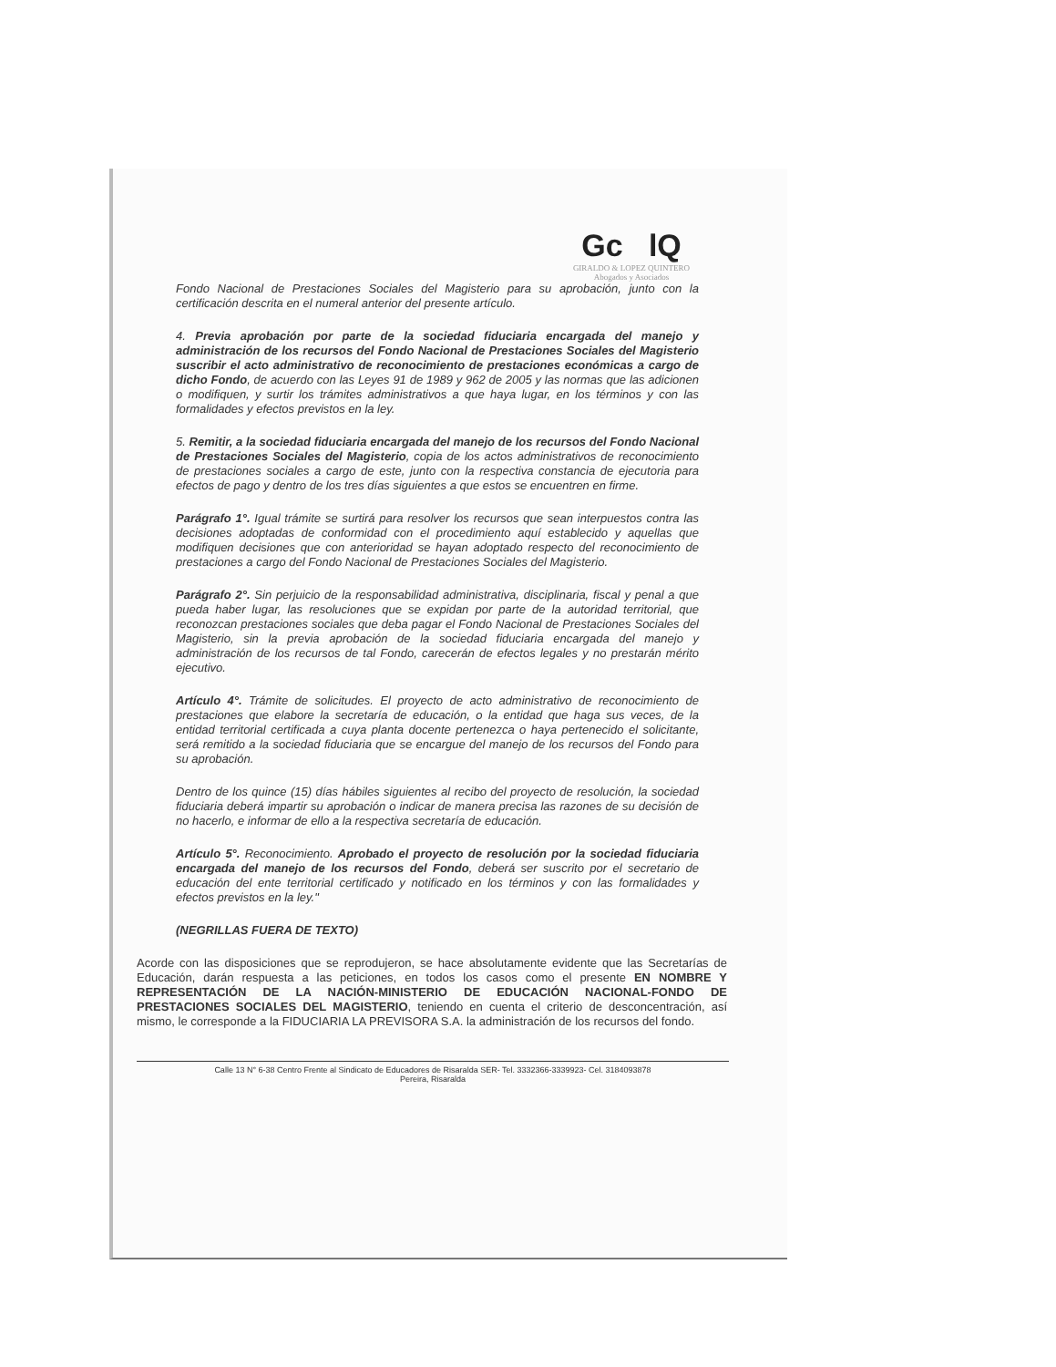Gc lQ
GIRALDO & LOPEZ QUINTERO
Abogados y Asociados
Fondo Nacional de Prestaciones Sociales del Magisterio para su aprobación, junto con la certificación descrita en el numeral anterior del presente artículo.
4. Previa aprobación por parte de la sociedad fiduciaria encargada del manejo y administración de los recursos del Fondo Nacional de Prestaciones Sociales del Magisterio suscribir el acto administrativo de reconocimiento de prestaciones económicas a cargo de dicho Fondo, de acuerdo con las Leyes 91 de 1989 y 962 de 2005 y las normas que las adicionen o modifiquen, y surtir los trámites administrativos a que haya lugar, en los términos y con las formalidades y efectos previstos en la ley.
5. Remitir, a la sociedad fiduciaria encargada del manejo de los recursos del Fondo Nacional de Prestaciones Sociales del Magisterio, copia de los actos administrativos de reconocimiento de prestaciones sociales a cargo de este, junto con la respectiva constancia de ejecutoria para efectos de pago y dentro de los tres días siguientes a que estos se encuentren en firme.
Parágrafo 1°. Igual trámite se surtirá para resolver los recursos que sean interpuestos contra las decisiones adoptadas de conformidad con el procedimiento aquí establecido y aquellas que modifiquen decisiones que con anterioridad se hayan adoptado respecto del reconocimiento de prestaciones a cargo del Fondo Nacional de Prestaciones Sociales del Magisterio.
Parágrafo 2°. Sin perjuicio de la responsabilidad administrativa, disciplinaria, fiscal y penal a que pueda haber lugar, las resoluciones que se expidan por parte de la autoridad territorial, que reconozcan prestaciones sociales que deba pagar el Fondo Nacional de Prestaciones Sociales del Magisterio, sin la previa aprobación de la sociedad fiduciaria encargada del manejo y administración de los recursos de tal Fondo, carecerán de efectos legales y no prestarán mérito ejecutivo.
Artículo 4°. Trámite de solicitudes. El proyecto de acto administrativo de reconocimiento de prestaciones que elabore la secretaría de educación, o la entidad que haga sus veces, de la entidad territorial certificada a cuya planta docente pertenezca o haya pertenecido el solicitante, será remitido a la sociedad fiduciaria que se encargue del manejo de los recursos del Fondo para su aprobación.
Dentro de los quince (15) días hábiles siguientes al recibo del proyecto de resolución, la sociedad fiduciaria deberá impartir su aprobación o indicar de manera precisa las razones de su decisión de no hacerlo, e informar de ello a la respectiva secretaría de educación.
Artículo 5°. Reconocimiento. Aprobado el proyecto de resolución por la sociedad fiduciaria encargada del manejo de los recursos del Fondo, deberá ser suscrito por el secretario de educación del ente territorial certificado y notificado en los términos y con las formalidades y efectos previstos en la ley."
(NEGRILLAS FUERA DE TEXTO)
Acorde con las disposiciones que se reprodujeron, se hace absolutamente evidente que las Secretarías de Educación, darán respuesta a las peticiones, en todos los casos como el presente EN NOMBRE Y REPRESENTACIÓN DE LA NACIÓN-MINISTERIO DE EDUCACIÓN NACIONAL-FONDO DE PRESTACIONES SOCIALES DEL MAGISTERIO, teniendo en cuenta el criterio de desconcentración, así mismo, le corresponde a la FIDUCIARIA LA PREVISORA S.A. la administración de los recursos del fondo.
Calle 13 N° 6-38 Centro Frente al Sindicato de Educadores de Risaralda SER- Tel. 3332366-3339923- Cel. 3184093878
Pereira, Risaralda